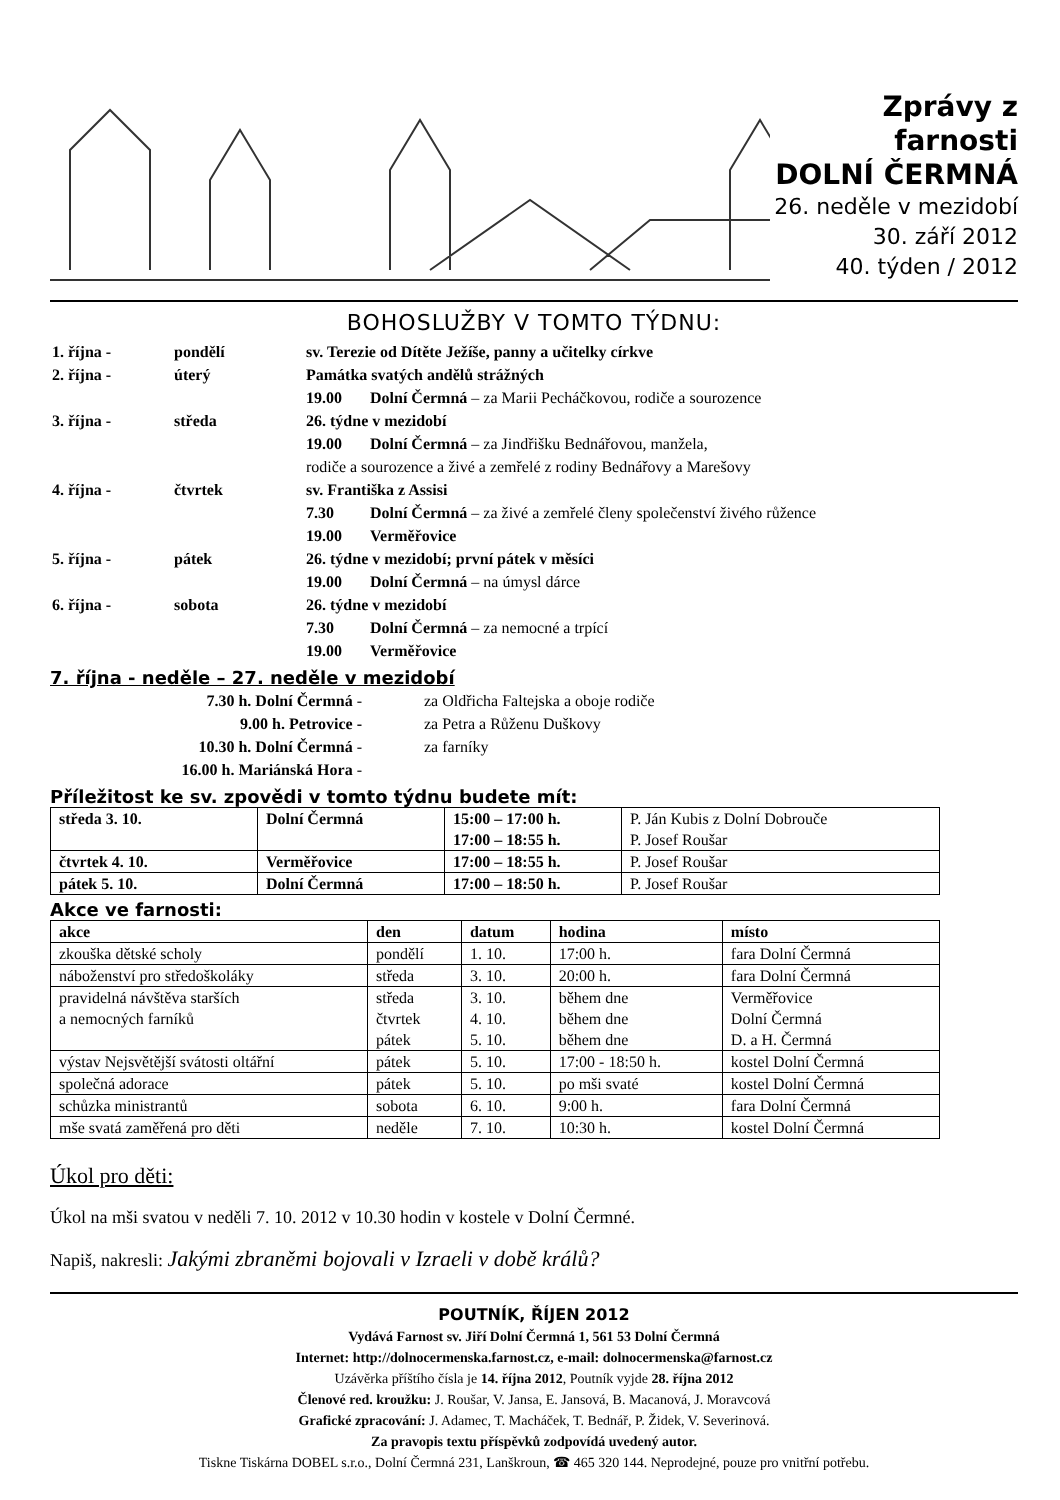Zprávy z farnosti
DOLNÍ ČERMNÁ
26. neděle v mezidobí
30. září 2012
40. týden / 2012
BOHOSLUŽBY V TOMTO TÝDNU:
| 1. října - | pondělí | sv. Terezie od Dítěte Ježíše, panny a učitelky církve | |
| 2. října - | úterý | Památka svatých andělů strážných | |
| | | 19.00 | Dolní Čermná – za Marii Pecháčkovou, rodiče a sourozence |
| 3. října - | středa | 26. týdne v mezidobí | |
| | | 19.00 | Dolní Čermná – za Jindřišku Bednářovou, manžela, |
| | | rodiče a sourozence a živé a zemřelé z rodiny Bednářovy a Marešovy | |
| 4. října - | čtvrtek | sv. Františka z Assisi | |
| | | 7.30 | Dolní Čermná – za živé a zemřelé členy společenství živého růžence |
| | | 19.00 | Verměřovice |
| 5. října - | pátek | 26. týdne v mezidobí; první pátek v měsíci | |
| | | 19.00 | Dolní Čermná – na úmysl dárce |
| 6. října - | sobota | 26. týdne v mezidobí | |
| | | 7.30 | Dolní Čermná – za nemocné a trpící |
| | | 19.00 | Verměřovice |
7. října - neděle – 27. neděle v mezidobí
| 7.30 h. Dolní Čermná - | za Oldřicha Faltejska a oboje rodiče |
| 9.00 h. Petrovice - | za Petra a Růženu Duškovy |
| 10.30 h. Dolní Čermná - | za farníky |
| 16.00 h. Mariánská Hora - | |
Příležitost ke sv. zpovědi v tomto týdnu budete mít:
| středa 3. 10. | Dolní Čermná | 15:00 – 17:00 h. 17:00 – 18:55 h. | P. Ján Kubis z Dolní Dobrouče P. Josef Roušar |
| čtvrtek 4. 10. | Verměřovice | 17:00 – 18:55 h. | P. Josef Roušar |
| pátek 5. 10. | Dolní Čermná | 17:00 – 18:50 h. | P. Josef Roušar |
Akce ve farnosti:
| akce | den | datum | hodina | místo |
| --- | --- | --- | --- | --- |
| zkouška dětské scholy | pondělí | 1. 10. | 17:00 h. | fara Dolní Čermná |
| náboženství pro středoškoláky | středa | 3. 10. | 20:00 h. | fara Dolní Čermná |
| pravidelná návštěva starších a nemocných farníků | středa čtvrtek pátek | 3. 10. 4. 10. 5. 10. | během dne během dne během dne | Verměřovice Dolní Čermná D. a H. Čermná |
| výstav Nejsvětější svátosti oltářní | pátek | 5. 10. | 17:00 - 18:50 h. | kostel Dolní Čermná |
| společná adorace | pátek | 5. 10. | po mši svaté | kostel Dolní Čermná |
| schůzka ministrantů | sobota | 6. 10. | 9:00 h. | fara Dolní Čermná |
| mše svatá zaměřená pro děti | neděle | 7. 10. | 10:30 h. | kostel Dolní Čermná |
Úkol pro děti:
Úkol na mši svatou v neděli 7. 10. 2012 v 10.30 hodin v kostele v Dolní Čermné.
Napiš, nakresli: Jakými zbraněmi bojovali v Izraeli v době králů?
POUTNÍK, ŘÍJEN 2012
Vydává Farnost sv. Jiří Dolní Čermná 1, 561 53 Dolní Čermná
Internet: http://dolnocermenska.farnost.cz, e-mail: dolnocermenska@farnost.cz
Uzávěrka příštího čísla je 14. října 2012, Poutník vyjde 28. října 2012
Členové red. kroužku: J. Roušar, V. Jansa, E. Jansová, B. Macanová, J. Moravcová
Grafické zpracování: J. Adamec, T. Macháček, T. Bednář, P. Židek, V. Severinová.
Za pravopis textu příspěvků zodpovídá uvedený autor.
Tiskne Tiskárna DOBEL s.r.o., Dolní Čermná 231, Lanškroun, ☎ 465 320 144. Neprodejné, pouze pro vnitřní potřebu.